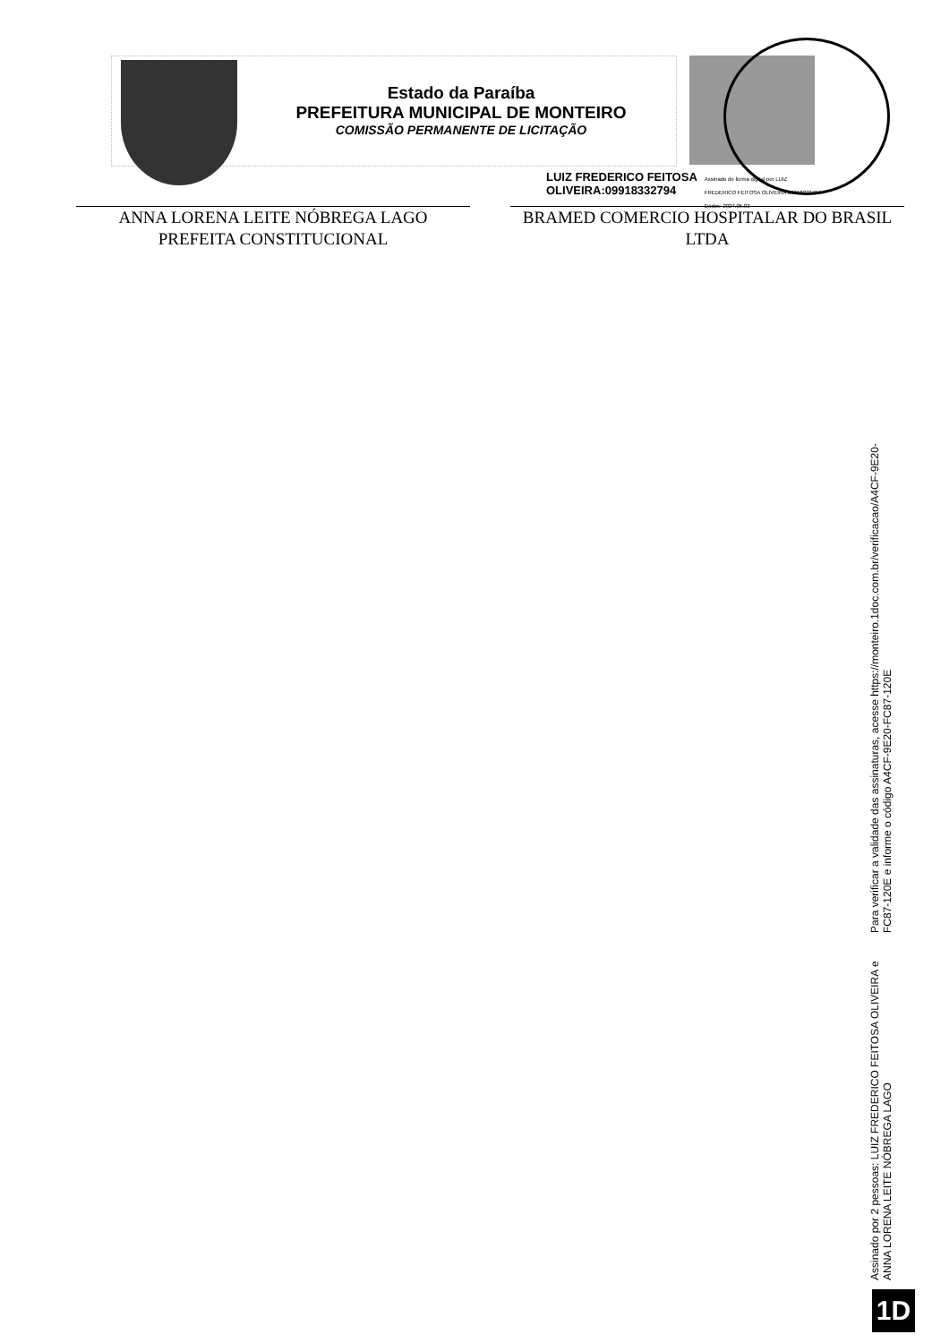Estado da Paraíba
PREFEITURA MUNICIPAL DE MONTEIRO
COMISSÃO PERMANENTE DE LICITAÇÃO
LUIZ FREDERICO FEITOSA
OLIVEIRA:09918332794
Assinado de forma digital por LUIZ
FREDERICO FEITOSA OLIVEIRA:09918332794
Dados: 2024.05.02
ANNA LORENA LEITE NÓBREGA LAGO
PREFEITA CONSTITUCIONAL
BRAMED COMERCIO HOSPITALAR DO BRASIL
LTDA
Assinado por 2 pessoas: LUIZ FREDERICO FEITOSA OLIVEIRA e ANNA LORENA LEITE NÓBREGA LAGO
Para verificar a validade das assinaturas, acesse https://monteiro.1doc.com.br/verificacao/A4CF-9E20-FC87-120E e informe o código A4CF-9E20-FC87-120E
1D